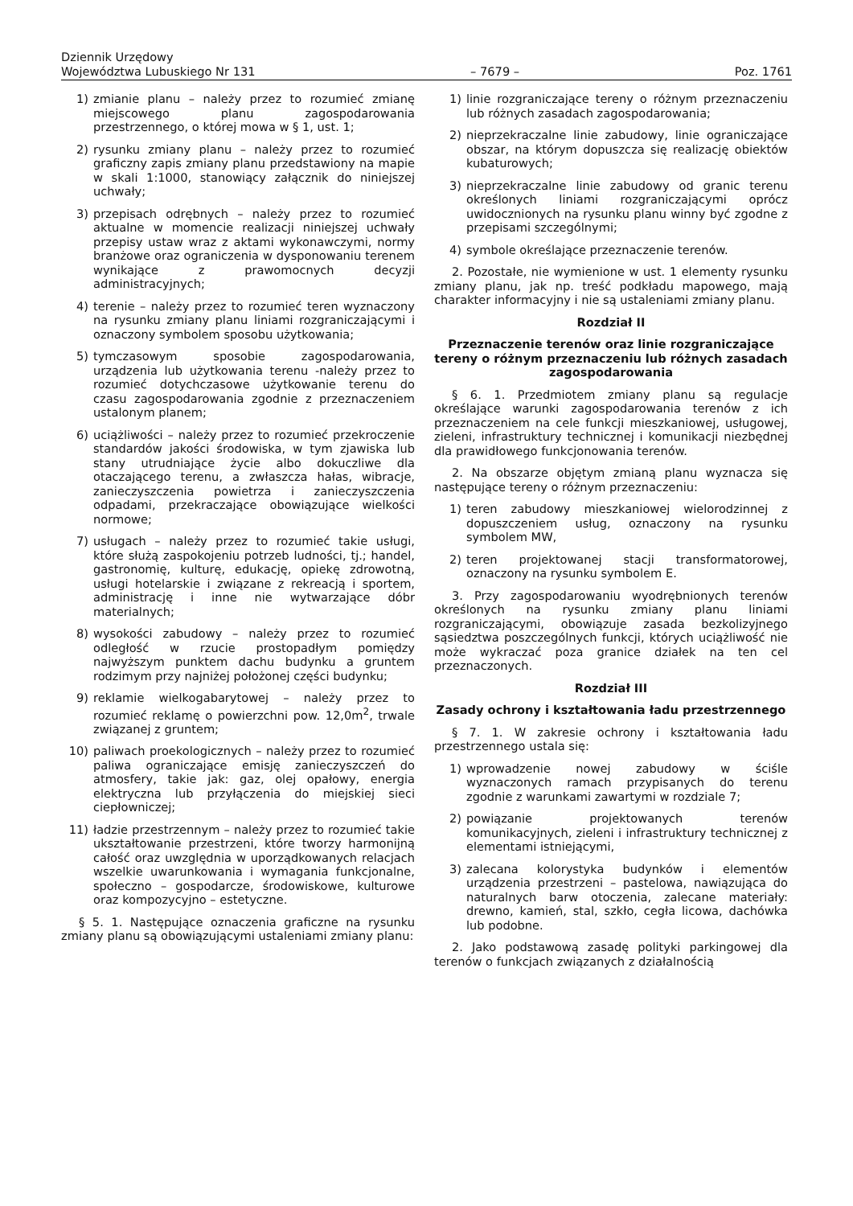Dziennik Urzędowy
Województwa Lubuskiego Nr 131 – 7679 – Poz. 1761
1) zmianie planu – należy przez to rozumieć zmianę miejscowego planu zagospodarowania przestrzennego, o której mowa w § 1, ust. 1;
2) rysunku zmiany planu – należy przez to rozumieć graficzny zapis zmiany planu przedstawiony na mapie w skali 1:1000, stanowiący załącznik do niniejszej uchwały;
3) przepisach odrębnych – należy przez to rozumieć aktualne w momencie realizacji niniejszej uchwały przepisy ustaw wraz z aktami wykonawczymi, normy branżowe oraz ograniczenia w dysponowaniu terenem wynikające z prawomocnych decyzji administracyjnych;
4) terenie – należy przez to rozumieć teren wyznaczony na rysunku zmiany planu liniami rozgraniczającymi i oznaczony symbolem sposobu użytkowania;
5) tymczasowym sposobie zagospodarowania, urządzenia lub użytkowania terenu -należy przez to rozumieć dotychczasowe użytkowanie terenu do czasu zagospodarowania zgodnie z przeznaczeniem ustalonym planem;
6) uciążliwości – należy przez to rozumieć przekroczenie standardów jakości środowiska, w tym zjawiska lub stany utrudniające życie albo dokuczliwe dla otaczającego terenu, a zwłaszcza hałas, wibracje, zanieczyszczenia powietrza i zanieczyszczenia odpadami, przekraczające obowiązujące wielkości normowe;
7) usługach – należy przez to rozumieć takie usługi, które służą zaspokojeniu potrzeb ludności, tj.; handel, gastronomię, kulturę, edukację, opiekę zdrowotną, usługi hotelarskie i związane z rekreacją i sportem, administrację i inne nie wytwarzające dóbr materialnych;
8) wysokości zabudowy – należy przez to rozumieć odległość w rzucie prostopadłym pomiędzy najwyższym punktem dachu budynku a gruntem rodzimym przy najniżej położonej części budynku;
9) reklamie wielkogabarytowej – należy przez to rozumieć reklamę o powierzchni pow. 12,0m<sup>2</sup>, trwale związanej z gruntem;
10) paliwach proekologicznych – należy przez to rozumieć paliwa ograniczające emisję zanieczyszczeń do atmosfery, takie jak: gaz, olej opałowy, energia elektryczna lub przyłączenia do miejskiej sieci ciepłowniczej;
11) ładzie przestrzennym – należy przez to rozumieć takie ukształtowanie przestrzeni, które tworzy harmonijną całość oraz uwzględnia w uporządkowanych relacjach wszelkie uwarunkowania i wymagania funkcjonalne, społeczno – gospodarcze, środowiskowe, kulturowe oraz kompozycyjno – estetyczne.
§ 5. 1. Następujące oznaczenia graficzne na rysunku zmiany planu są obowiązującymi ustaleniami zmiany planu:
1) linie rozgraniczające tereny o różnym przeznaczeniu lub różnych zasadach zagospodarowania;
2) nieprzekraczalne linie zabudowy, linie ograniczające obszar, na którym dopuszcza się realizację obiektów kubaturowych;
3) nieprzekraczalne linie zabudowy od granic terenu określonych liniami rozgraniczającymi oprócz uwidocznionych na rysunku planu winny być zgodne z przepisami szczególnymi;
4) symbole określające przeznaczenie terenów.
2. Pozostałe, nie wymienione w ust. 1 elementy rysunku zmiany planu, jak np. treść podkładu mapowego, mają charakter informacyjny i nie są ustaleniami zmiany planu.
Rozdział II
Przeznaczenie terenów oraz linie rozgraniczające tereny o różnym przeznaczeniu lub różnych zasadach zagospodarowania
§ 6. 1. Przedmiotem zmiany planu są regulacje określające warunki zagospodarowania terenów z ich przeznaczeniem na cele funkcji mieszkaniowej, usługowej, zieleni, infrastruktury technicznej i komunikacji niezbędnej dla prawidłowego funkcjonowania terenów.
2. Na obszarze objętym zmianą planu wyznacza się następujące tereny o różnym przeznaczeniu:
1) teren zabudowy mieszkaniowej wielorodzinnej z dopuszczeniem usług, oznaczony na rysunku symbolem MW,
2) teren projektowanej stacji transformatorowej, oznaczony na rysunku symbolem E.
3. Przy zagospodarowaniu wyodrębnionych terenów określonych na rysunku zmiany planu liniami rozgraniczającymi, obowiązuje zasada bezkolizyjnego sąsiedztwa poszczególnych funkcji, których uciążliwość nie może wykraczać poza granice działek na ten cel przeznaczonych.
Rozdział III
Zasady ochrony i kształtowania ładu przestrzennego
§ 7. 1. W zakresie ochrony i kształtowania ładu przestrzennego ustala się:
1) wprowadzenie nowej zabudowy w ściśle wyznaczonych ramach przypisanych do terenu zgodnie z warunkami zawartymi w rozdziale 7;
2) powiązanie projektowanych terenów komunikacyjnych, zieleni i infrastruktury technicznej z elementami istniejącymi,
3) zalecana kolorystyka budynków i elementów urządzenia przestrzeni – pastelowa, nawiązująca do naturalnych barw otoczenia, zalecane materiały: drewno, kamień, stal, szkło, cegła licowa, dachówka lub podobne.
2. Jako podstawową zasadę polityki parkingowej dla terenów o funkcjach związanych z działalnością